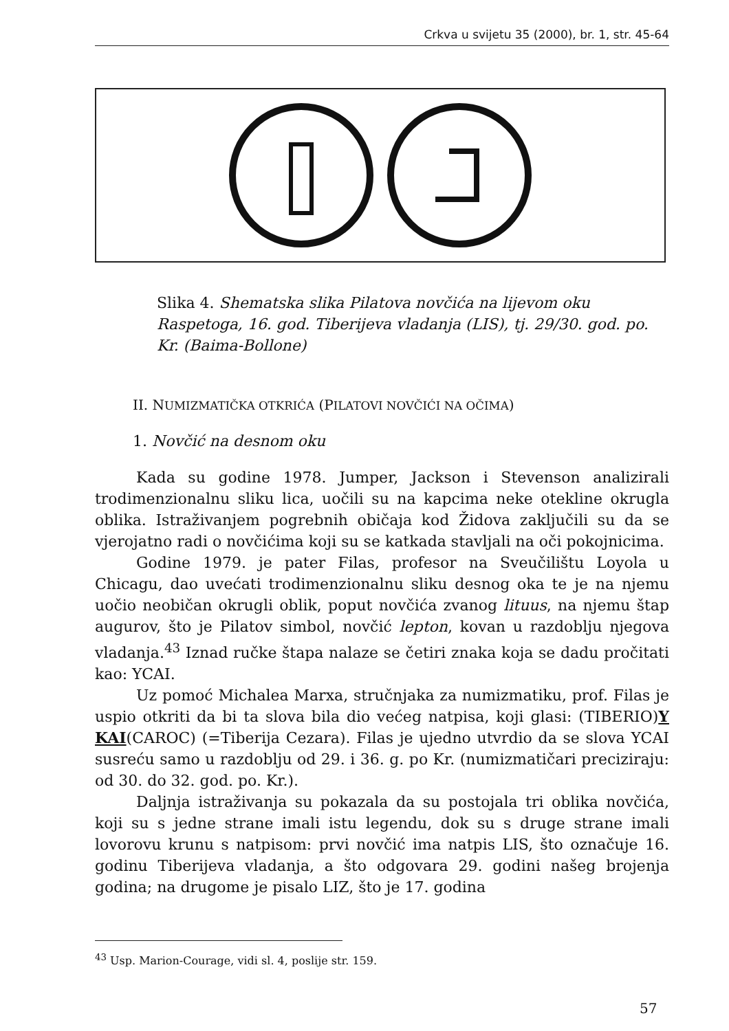Crkva u svijetu 35 (2000), br. 1, str. 45-64
Slika 4. Shematska slika Pilatova novčića na lijevom oku Raspetoga, 16. god. Tiberijeva vladanja (LIS), tj. 29/30. god. po. Kr. (Baima-Bollone)
II. NUMIZMATIČKA OTKRIĆA (PILATOVI NOVČIĆI NA OČIMA)
1. Novčić na desnom oku
Kada su godine 1978. Jumper, Jackson i Stevenson analizirali trodimenzionalnu sliku lica, uočili su na kapcima neke otekline okrugla oblika. Istraživanjem pogrebnih običaja kod Židova zaključili su da se vjerojatno radi o novčićima koji su se katkada stavljali na oči pokojnicima.
Godine 1979. je pater Filas, profesor na Sveučilištu Loyola u Chicagu, dao uvećati trodimenzionalnu sliku desnog oka te je na njemu uočio neobičan okrugli oblik, poput novčića zvanog lituus, na njemu štap augurov, što je Pilatov simbol, novčić lepton, kovan u razdoblju njegova vladanja.<sup>43</sup> Iznad ručke štapa nalaze se četiri znaka koja se dadu pročitati kao: YCAI.
Uz pomoć Michalea Marxa, stručnjaka za numizmatiku, prof. Filas je uspio otkriti da bi ta slova bila dio većeg natpisa, koji glasi: (TIBERIO)Y KAI(CAROC) (=Tiberija Cezara). Filas je ujedno utvrdio da se slova YCAI susreću samo u razdoblju od 29. i 36. g. po Kr. (numizmatičari preciziraju: od 30. do 32. god. po. Kr.).
Daljnja istraživanja su pokazala da su postojala tri oblika novčića, koji su s jedne strane imali istu legendu, dok su s druge strane imali lovorovu krunu s natpisom: prvi novčić ima natpis LIS, što označuje 16. godinu Tiberijeva vladanja, a što odgovara 29. godini našeg brojenja godina; na drugome je pisalo LIZ, što je 17. godina
<sup>43</sup> Usp. Marion-Courage, vidi sl. 4, poslije str. 159.
57